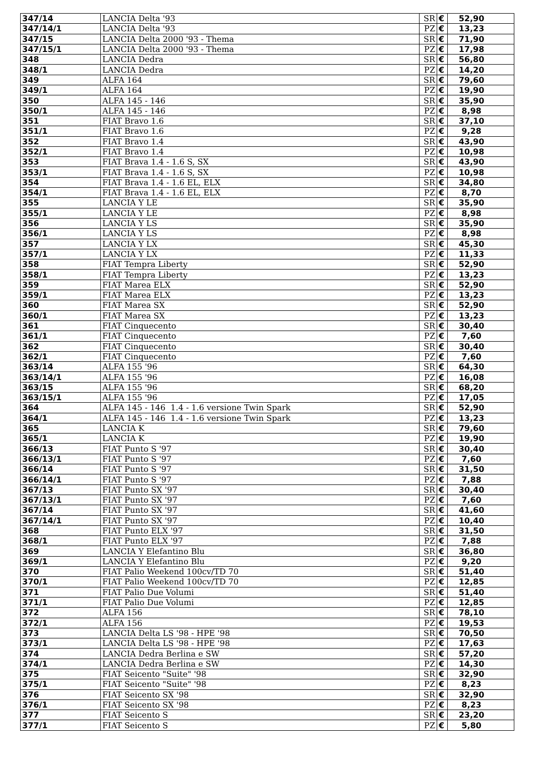| 347/14 | LANCIA Delta '93 | SR | € | 52,90 |
| 347/14/1 | LANCIA Delta '93 | PZ | € | 13,23 |
| 347/15 | LANCIA Delta 2000 '93 - Thema | SR | € | 71,90 |
| 347/15/1 | LANCIA Delta 2000 '93 - Thema | PZ | € | 17,98 |
| 348 | LANCIA Dedra | SR | € | 56,80 |
| 348/1 | LANCIA Dedra | PZ | € | 14,20 |
| 349 | ALFA 164 | SR | € | 79,60 |
| 349/1 | ALFA 164 | PZ | € | 19,90 |
| 350 | ALFA 145 - 146 | SR | € | 35,90 |
| 350/1 | ALFA 145 - 146 | PZ | € | 8,98 |
| 351 | FIAT Bravo 1.6 | SR | € | 37,10 |
| 351/1 | FIAT Bravo 1.6 | PZ | € | 9,28 |
| 352 | FIAT Bravo 1.4 | SR | € | 43,90 |
| 352/1 | FIAT Bravo 1.4 | PZ | € | 10,98 |
| 353 | FIAT Brava 1.4 - 1.6 S, SX | SR | € | 43,90 |
| 353/1 | FIAT Brava 1.4 - 1.6 S, SX | PZ | € | 10,98 |
| 354 | FIAT Brava 1.4 - 1.6 EL, ELX | SR | € | 34,80 |
| 354/1 | FIAT Brava 1.4 - 1.6 EL, ELX | PZ | € | 8,70 |
| 355 | LANCIA Y LE | SR | € | 35,90 |
| 355/1 | LANCIA Y LE | PZ | € | 8,98 |
| 356 | LANCIA Y LS | SR | € | 35,90 |
| 356/1 | LANCIA Y LS | PZ | € | 8,98 |
| 357 | LANCIA Y LX | SR | € | 45,30 |
| 357/1 | LANCIA Y LX | PZ | € | 11,33 |
| 358 | FIAT Tempra Liberty | SR | € | 52,90 |
| 358/1 | FIAT Tempra Liberty | PZ | € | 13,23 |
| 359 | FIAT Marea ELX | SR | € | 52,90 |
| 359/1 | FIAT Marea ELX | PZ | € | 13,23 |
| 360 | FIAT Marea SX | SR | € | 52,90 |
| 360/1 | FIAT Marea SX | PZ | € | 13,23 |
| 361 | FIAT Cinquecento | SR | € | 30,40 |
| 361/1 | FIAT Cinquecento | PZ | € | 7,60 |
| 362 | FIAT Cinquecento | SR | € | 30,40 |
| 362/1 | FIAT Cinquecento | PZ | € | 7,60 |
| 363/14 | ALFA 155 '96 | SR | € | 64,30 |
| 363/14/1 | ALFA 155 '96 | PZ | € | 16,08 |
| 363/15 | ALFA 155 '96 | SR | € | 68,20 |
| 363/15/1 | ALFA 155 '96 | PZ | € | 17,05 |
| 364 | ALFA 145 - 146 1.4 - 1.6 versione Twin Spark | SR | € | 52,90 |
| 364/1 | ALFA 145 - 146 1.4 - 1.6 versione Twin Spark | PZ | € | 13,23 |
| 365 | LANCIA K | SR | € | 79,60 |
| 365/1 | LANCIA K | PZ | € | 19,90 |
| 366/13 | FIAT Punto S '97 | SR | € | 30,40 |
| 366/13/1 | FIAT Punto S '97 | PZ | € | 7,60 |
| 366/14 | FIAT Punto S '97 | SR | € | 31,50 |
| 366/14/1 | FIAT Punto S '97 | PZ | € | 7,88 |
| 367/13 | FIAT Punto SX '97 | SR | € | 30,40 |
| 367/13/1 | FIAT Punto SX '97 | PZ | € | 7,60 |
| 367/14 | FIAT Punto SX '97 | SR | € | 41,60 |
| 367/14/1 | FIAT Punto SX '97 | PZ | € | 10,40 |
| 368 | FIAT Punto ELX '97 | SR | € | 31,50 |
| 368/1 | FIAT Punto ELX '97 | PZ | € | 7,88 |
| 369 | LANCIA Y Elefantino Blu | SR | € | 36,80 |
| 369/1 | LANCIA Y Elefantino Blu | PZ | € | 9,20 |
| 370 | FIAT Palio Weekend 100cv/TD 70 | SR | € | 51,40 |
| 370/1 | FIAT Palio Weekend 100cv/TD 70 | PZ | € | 12,85 |
| 371 | FIAT Palio Due Volumi | SR | € | 51,40 |
| 371/1 | FIAT Palio Due Volumi | PZ | € | 12,85 |
| 372 | ALFA 156 | SR | € | 78,10 |
| 372/1 | ALFA 156 | PZ | € | 19,53 |
| 373 | LANCIA Delta LS '98 - HPE '98 | SR | € | 70,50 |
| 373/1 | LANCIA Delta LS '98 - HPE '98 | PZ | € | 17,63 |
| 374 | LANCIA Dedra Berlina e SW | SR | € | 57,20 |
| 374/1 | LANCIA Dedra Berlina e SW | PZ | € | 14,30 |
| 375 | FIAT Seicento "Suite" '98 | SR | € | 32,90 |
| 375/1 | FIAT Seicento "Suite" '98 | PZ | € | 8,23 |
| 376 | FIAT Seicento SX '98 | SR | € | 32,90 |
| 376/1 | FIAT Seicento SX '98 | PZ | € | 8,23 |
| 377 | FIAT Seicento S | SR | € | 23,20 |
| 377/1 | FIAT Seicento S | PZ | € | 5,80 |